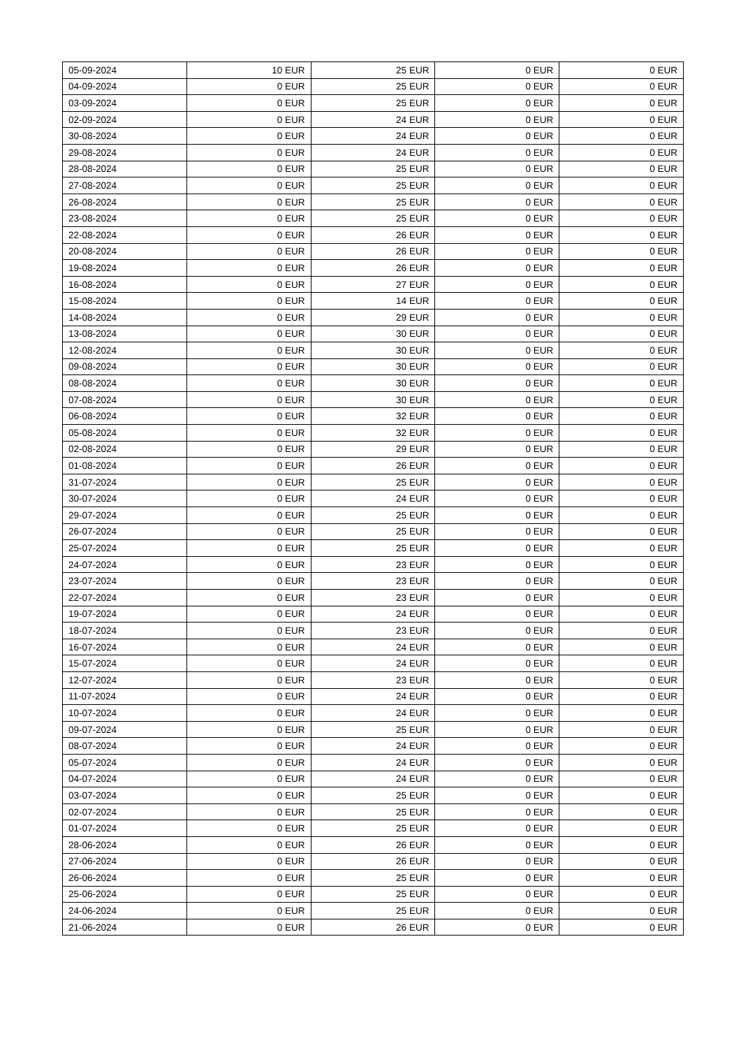| 05-09-2024 | 10 EUR | 25 EUR | 0 EUR | 0 EUR |
| 04-09-2024 | 0 EUR | 25 EUR | 0 EUR | 0 EUR |
| 03-09-2024 | 0 EUR | 25 EUR | 0 EUR | 0 EUR |
| 02-09-2024 | 0 EUR | 24 EUR | 0 EUR | 0 EUR |
| 30-08-2024 | 0 EUR | 24 EUR | 0 EUR | 0 EUR |
| 29-08-2024 | 0 EUR | 24 EUR | 0 EUR | 0 EUR |
| 28-08-2024 | 0 EUR | 25 EUR | 0 EUR | 0 EUR |
| 27-08-2024 | 0 EUR | 25 EUR | 0 EUR | 0 EUR |
| 26-08-2024 | 0 EUR | 25 EUR | 0 EUR | 0 EUR |
| 23-08-2024 | 0 EUR | 25 EUR | 0 EUR | 0 EUR |
| 22-08-2024 | 0 EUR | 26 EUR | 0 EUR | 0 EUR |
| 20-08-2024 | 0 EUR | 26 EUR | 0 EUR | 0 EUR |
| 19-08-2024 | 0 EUR | 26 EUR | 0 EUR | 0 EUR |
| 16-08-2024 | 0 EUR | 27 EUR | 0 EUR | 0 EUR |
| 15-08-2024 | 0 EUR | 14 EUR | 0 EUR | 0 EUR |
| 14-08-2024 | 0 EUR | 29 EUR | 0 EUR | 0 EUR |
| 13-08-2024 | 0 EUR | 30 EUR | 0 EUR | 0 EUR |
| 12-08-2024 | 0 EUR | 30 EUR | 0 EUR | 0 EUR |
| 09-08-2024 | 0 EUR | 30 EUR | 0 EUR | 0 EUR |
| 08-08-2024 | 0 EUR | 30 EUR | 0 EUR | 0 EUR |
| 07-08-2024 | 0 EUR | 30 EUR | 0 EUR | 0 EUR |
| 06-08-2024 | 0 EUR | 32 EUR | 0 EUR | 0 EUR |
| 05-08-2024 | 0 EUR | 32 EUR | 0 EUR | 0 EUR |
| 02-08-2024 | 0 EUR | 29 EUR | 0 EUR | 0 EUR |
| 01-08-2024 | 0 EUR | 26 EUR | 0 EUR | 0 EUR |
| 31-07-2024 | 0 EUR | 25 EUR | 0 EUR | 0 EUR |
| 30-07-2024 | 0 EUR | 24 EUR | 0 EUR | 0 EUR |
| 29-07-2024 | 0 EUR | 25 EUR | 0 EUR | 0 EUR |
| 26-07-2024 | 0 EUR | 25 EUR | 0 EUR | 0 EUR |
| 25-07-2024 | 0 EUR | 25 EUR | 0 EUR | 0 EUR |
| 24-07-2024 | 0 EUR | 23 EUR | 0 EUR | 0 EUR |
| 23-07-2024 | 0 EUR | 23 EUR | 0 EUR | 0 EUR |
| 22-07-2024 | 0 EUR | 23 EUR | 0 EUR | 0 EUR |
| 19-07-2024 | 0 EUR | 24 EUR | 0 EUR | 0 EUR |
| 18-07-2024 | 0 EUR | 23 EUR | 0 EUR | 0 EUR |
| 16-07-2024 | 0 EUR | 24 EUR | 0 EUR | 0 EUR |
| 15-07-2024 | 0 EUR | 24 EUR | 0 EUR | 0 EUR |
| 12-07-2024 | 0 EUR | 23 EUR | 0 EUR | 0 EUR |
| 11-07-2024 | 0 EUR | 24 EUR | 0 EUR | 0 EUR |
| 10-07-2024 | 0 EUR | 24 EUR | 0 EUR | 0 EUR |
| 09-07-2024 | 0 EUR | 25 EUR | 0 EUR | 0 EUR |
| 08-07-2024 | 0 EUR | 24 EUR | 0 EUR | 0 EUR |
| 05-07-2024 | 0 EUR | 24 EUR | 0 EUR | 0 EUR |
| 04-07-2024 | 0 EUR | 24 EUR | 0 EUR | 0 EUR |
| 03-07-2024 | 0 EUR | 25 EUR | 0 EUR | 0 EUR |
| 02-07-2024 | 0 EUR | 25 EUR | 0 EUR | 0 EUR |
| 01-07-2024 | 0 EUR | 25 EUR | 0 EUR | 0 EUR |
| 28-06-2024 | 0 EUR | 26 EUR | 0 EUR | 0 EUR |
| 27-06-2024 | 0 EUR | 26 EUR | 0 EUR | 0 EUR |
| 26-06-2024 | 0 EUR | 25 EUR | 0 EUR | 0 EUR |
| 25-06-2024 | 0 EUR | 25 EUR | 0 EUR | 0 EUR |
| 24-06-2024 | 0 EUR | 25 EUR | 0 EUR | 0 EUR |
| 21-06-2024 | 0 EUR | 26 EUR | 0 EUR | 0 EUR |